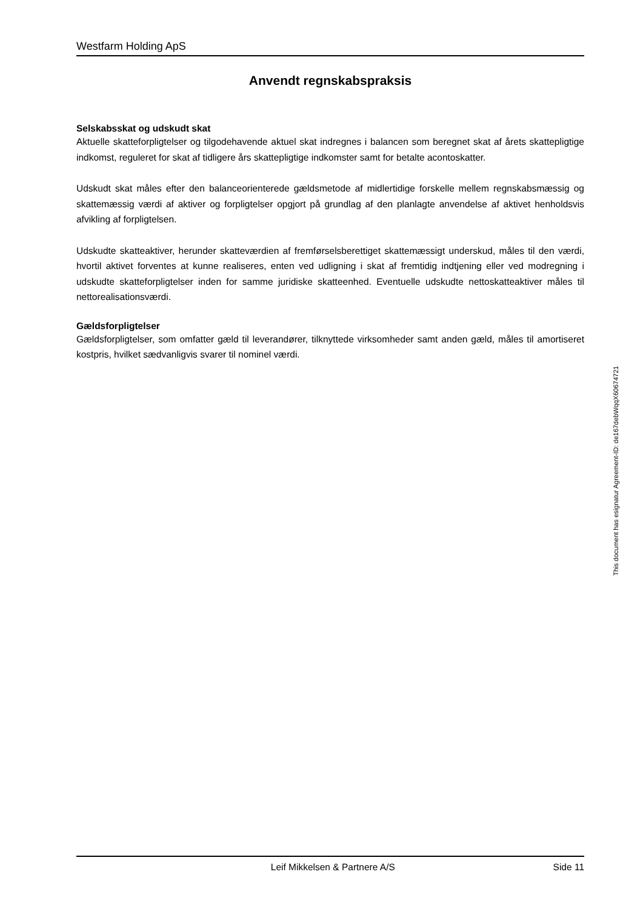Westfarm Holding ApS
Anvendt regnskabspraksis
Selskabsskat og udskudt skat
Aktuelle skatteforpligtelser og tilgodehavende aktuel skat indregnes i balancen som beregnet skat af årets skattepligtige indkomst, reguleret for skat af tidligere års skattepligtige indkomster samt for betalte aconto­skatter.
Udskudt skat måles efter den balanceorienterede gældsmetode af midlertidige forskelle mellem regn­skabsmæssig og skattemæssig værdi af aktiver og forpligtelser opgjort på grundlag af den planlagte an­vendelse af aktivet henholdsvis afvikling af forpligtelsen.
Udskudte skatteaktiver, herunder skatteværdien af fremførselsberettiget skattemæssigt underskud, måles til den værdi, hvortil aktivet forventes at kunne realiseres, enten ved udligning i skat af fremtidig indtjening eller ved modregning i udskudte skatteforpligtelser inden for samme juridiske skatteenhed. Eventuelle ud­skudte nettoskatteaktiver måles til nettorealisationsværdi.
Gældsforpligtelser
Gældsforpligtelser, som omfatter gæld til leverandører, tilknyttede virksomheder samt anden gæld, måles til amortiseret kostpris, hvilket sædvanligvis svarer til nominel værdi.
This document has esignatur Agreement-ID: de167debWqqX60674721
Leif Mikkelsen & Partnere A/S Side 11